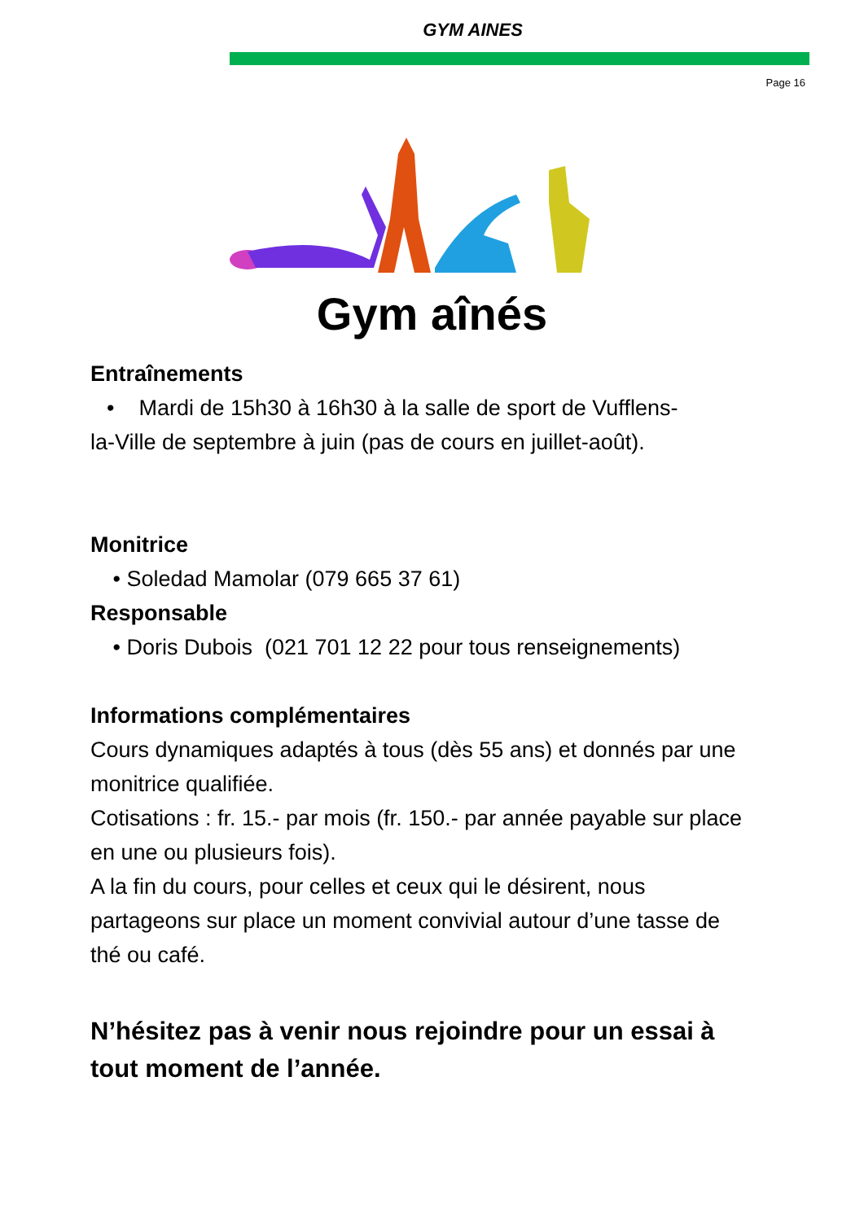GYM AINES
Page 16
Gym aînés
Entraînements
• Mardi de 15h30 à 16h30 à la salle de sport de Vufflens-
la-Ville de septembre à juin (pas de cours en juillet-août).
Monitrice
• Soledad Mamolar (079 665 37 61)
Responsable
• Doris Dubois (021 701 12 22 pour tous renseignements)
Informations complémentaires
Cours dynamiques adaptés à tous (dès 55 ans) et donnés par une monitrice qualifiée.
Cotisations : fr. 15.- par mois (fr. 150.- par année payable sur place en une ou plusieurs fois).
A la fin du cours, pour celles et ceux qui le désirent, nous partageons sur place un moment convivial autour d’une tasse de thé ou café.
N’hésitez pas à venir nous rejoindre pour un essai à tout moment de l’année.